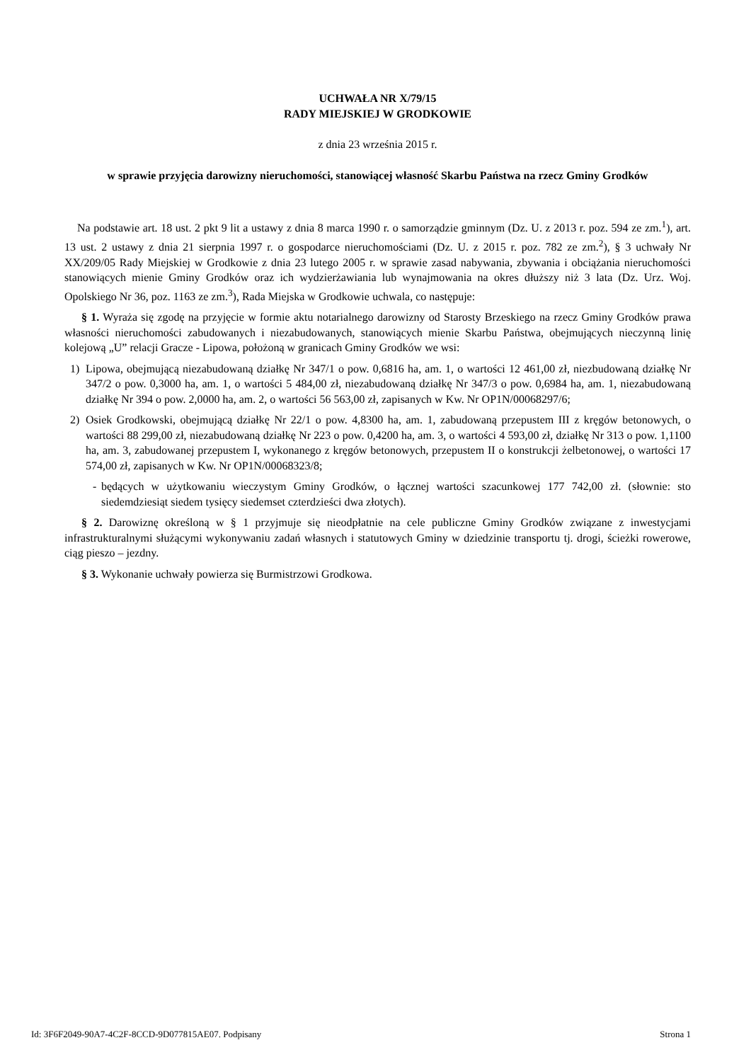UCHWAŁA NR X/79/15
RADY MIEJSKIEJ W GRODKOWIE
z dnia 23 września 2015 r.
w sprawie przyjęcia darowizny nieruchomości, stanowiącej własność Skarbu Państwa na rzecz Gminy Grodków
Na podstawie art. 18 ust. 2 pkt 9 lit a ustawy z dnia 8 marca 1990 r. o samorządzie gminnym (Dz. U. z 2013 r. poz. 594 ze zm.<sup>1</sup>), art. 13 ust. 2 ustawy z dnia 21 sierpnia 1997 r. o gospodarce nieruchomościami (Dz. U. z 2015 r. poz. 782 ze zm.<sup>2</sup>), § 3 uchwały Nr XX/209/05 Rady Miejskiej w Grodkowie z dnia 23 lutego 2005 r. w sprawie zasad nabywania, zbywania i obciążania nieruchomości stanowiących mienie Gminy Grodków oraz ich wydzierżawiania lub wynajmowania na okres dłuższy niż 3 lata (Dz. Urz. Woj. Opolskiego Nr 36, poz. 1163 ze zm.<sup>3</sup>), Rada Miejska w Grodkowie uchwala, co następuje:
§ 1. Wyraża się zgodę na przyjęcie w formie aktu notarialnego darowizny od Starosty Brzeskiego na rzecz Gminy Grodków prawa własności nieruchomości zabudowanych i niezabudowanych, stanowiących mienie Skarbu Państwa, obejmujących nieczynną linię kolejową „U” relacji Gracze - Lipowa, położoną w granicach Gminy Grodków we wsi:
1) Lipowa, obejmującą niezabudowaną działkę Nr 347/1 o pow. 0,6816 ha, am. 1, o wartości 12 461,00 zł, niezbudowaną działkę Nr 347/2 o pow. 0,3000 ha, am. 1, o wartości 5 484,00 zł, niezabudowaną działkę Nr 347/3 o pow. 0,6984 ha, am. 1, niezabudowaną działkę Nr 394 o pow. 2,0000 ha, am. 2, o wartości 56 563,00 zł, zapisanych w Kw. Nr OP1N/00068297/6;
2) Osiek Grodkowski, obejmującą działkę Nr 22/1 o pow. 4,8300 ha, am. 1, zabudowaną przepustem III z kręgów betonowych, o wartości 88 299,00 zł, niezabudowaną działkę Nr 223 o pow. 0,4200 ha, am. 3, o wartości 4 593,00 zł, działkę Nr 313 o pow. 1,1100 ha, am. 3, zabudowanej przepustem I, wykonanego z kręgów betonowych, przepustem II o konstrukcji żelbetonowej, o wartości 17 574,00 zł, zapisanych w Kw. Nr OP1N/00068323/8;
- będących w użytkowaniu wieczystym Gminy Grodków, o łącznej wartości szacunkowej 177 742,00 zł. (słownie: sto siedemdziesiąt siedem tysięcy siedemset czterdzieści dwa złotych).
§ 2. Darowiznę określoną w § 1 przyjmuje się nieodpłatnie na cele publiczne Gminy Grodków związane z inwestycjami infrastrukturalnymi służącymi wykonywaniu zadań własnych i statutowych Gminy w dziedzinie transportu tj. drogi, ścieżki rowerowe, ciąg pieszo – jezdny.
§ 3. Wykonanie uchwały powierza się Burmistrzowi Grodkowa.
Id: 3F6F2049-90A7-4C2F-8CCD-9D077815AE07. Podpisany Strona 1